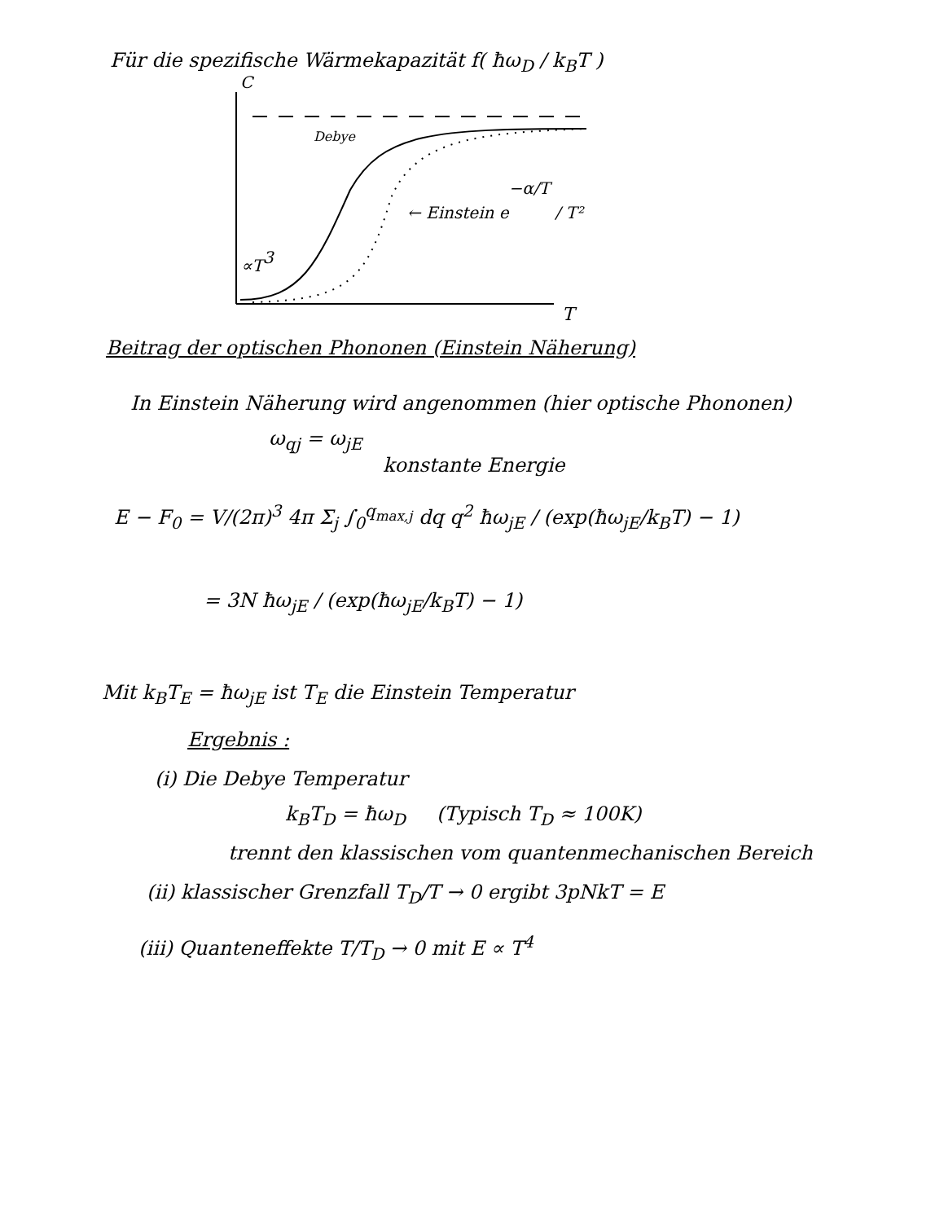Für die spezifische Wärmekapazität f( ħω<sub>D</sub> / k<sub>B</sub>T )
Debye
∝T3
T
C
← Einstein e−α/T / T²
Beitrag der optischen Phononen (Einstein Näherung)
In Einstein Näherung wird angenommen (hier optische Phononen)
ω<sub>qj</sub> = ω<sub>jE</sub>
konstante Energie
E − F<sub>0</sub> = V/(2π)<sup>3</sup> 4π Σ<sub>j</sub> ∫<sub>0</sub><sup>q<sub>max,j</sub></sup> dq q<sup>2</sup> ħω<sub>jE</sub> / (exp(ħω<sub>jE</sub>/k<sub>B</sub>T) − 1)
= 3N ħω<sub>jE</sub> / (exp(ħω<sub>jE</sub>/k<sub>B</sub>T) − 1)
Mit k<sub>B</sub>T<sub>E</sub> = ħω<sub>jE</sub> ist T<sub>E</sub> die Einstein Temperatur
Ergebnis :
(i) Die Debye Temperatur
k<sub>B</sub>T<sub>D</sub> = ħω<sub>D</sub> (Typisch T<sub>D</sub> ≈ 100K)
trennt den klassischen vom quantenmechanischen Bereich
(ii) klassischer Grenzfall T<sub>D</sub>/T → 0 ergibt 3pNkT = E
(iii) Quanteneffekte T/T<sub>D</sub> → 0 mit E ∝ T<sup>4</sup>